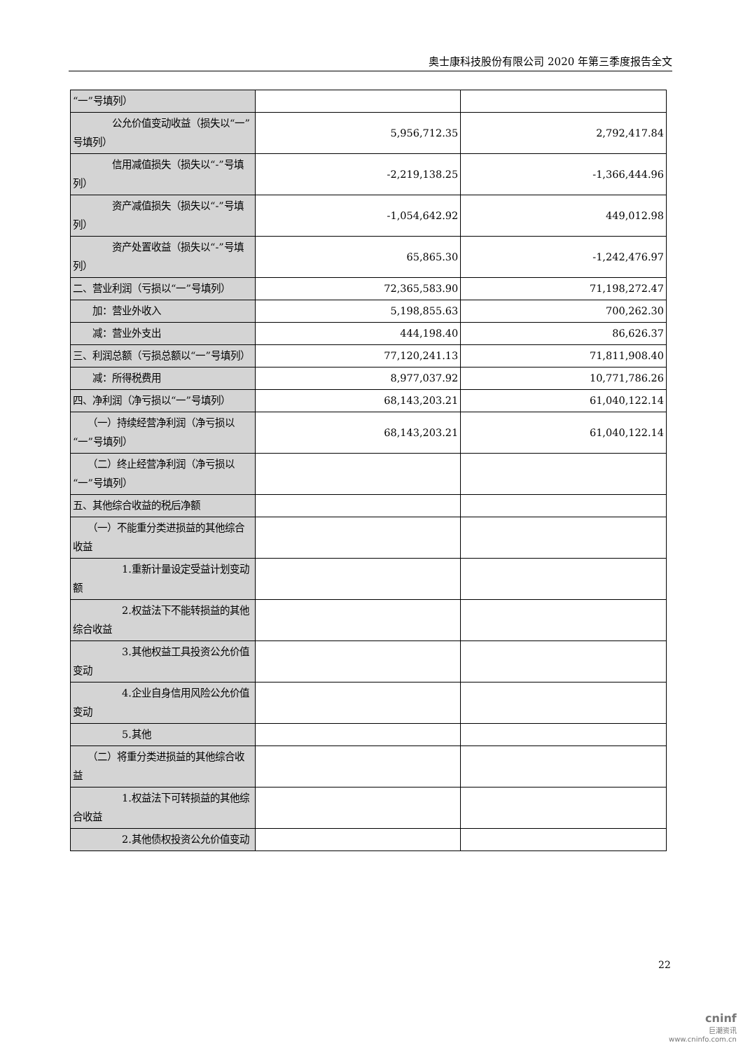奥士康科技股份有限公司 2020 年第三季度报告全文
| “一”号填列） | | |
| 公允价值变动收益（损失以“一”号填列） | 5,956,712.35 | 2,792,417.84 |
| 信用减值损失（损失以“-”号填列） | -2,219,138.25 | -1,366,444.96 |
| 资产减值损失（损失以“-”号填列） | -1,054,642.92 | 449,012.98 |
| 资产处置收益（损失以“-”号填列） | 65,865.30 | -1,242,476.97 |
| 二、营业利润（亏损以“一”号填列） | 72,365,583.90 | 71,198,272.47 |
| 加：营业外收入 | 5,198,855.63 | 700,262.30 |
| 减：营业外支出 | 444,198.40 | 86,626.37 |
| 三、利润总额（亏损总额以“一”号填列） | 77,120,241.13 | 71,811,908.40 |
| 减：所得税费用 | 8,977,037.92 | 10,771,786.26 |
| 四、净利润（净亏损以“一”号填列） | 68,143,203.21 | 61,040,122.14 |
| （一）持续经营净利润（净亏损以“一”号填列） | 68,143,203.21 | 61,040,122.14 |
| （二）终止经营净利润（净亏损以“一”号填列） | | |
| 五、其他综合收益的税后净额 | | |
| （一）不能重分类进损益的其他综合收益 | | |
| 1.重新计量设定受益计划变动额 | | |
| 2.权益法下不能转损益的其他综合收益 | | |
| 3.其他权益工具投资公允价值变动 | | |
| 4.企业自身信用风险公允价值变动 | | |
| 5.其他 | | |
| （二）将重分类进损益的其他综合收益 | | |
| 1.权益法下可转损益的其他综合收益 | | |
| 2.其他债权投资公允价值变动 | | |
22
cninf
巨潮资讯
www.cninfo.com.cn